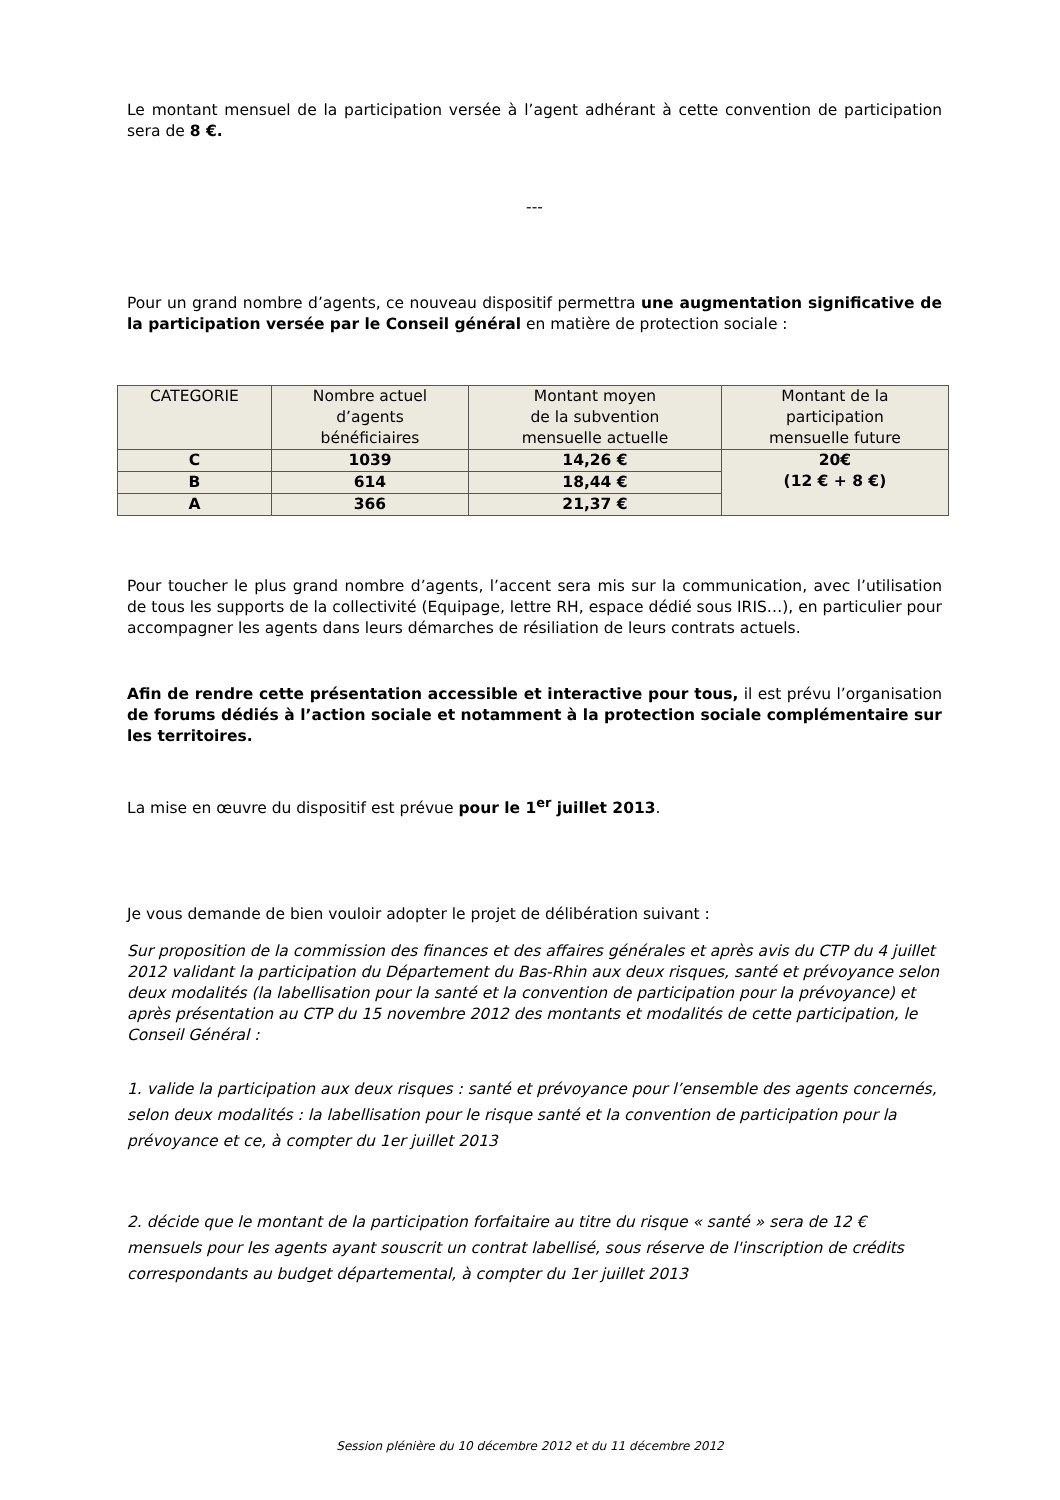Le montant mensuel de la participation versée à l’agent adhérant à cette convention de participation sera de 8 €.
---
Pour un grand nombre d’agents, ce nouveau dispositif permettra une augmentation significative de la participation versée par le Conseil général en matière de protection sociale :
| CATEGORIE | Nombre actuel d’agents bénéficiaires | Montant moyen de la subvention mensuelle actuelle | Montant de la participation mensuelle future |
| --- | --- | --- | --- |
| C | 1039 | 14,26 € | 20€ (12 € + 8 €) |
| B | 614 | 18,44 € | |
| A | 366 | 21,37 € | |
Pour toucher le plus grand nombre d’agents, l’accent sera mis sur la communication, avec l’utilisation de tous les supports de la collectivité (Equipage, lettre RH, espace dédié sous IRIS…), en particulier pour accompagner les agents dans leurs démarches de résiliation de leurs contrats actuels.
Afin de rendre cette présentation accessible et interactive pour tous, il est prévu l’organisation de forums dédiés à l’action sociale et notamment à la protection sociale complémentaire sur les territoires.
La mise en œuvre du dispositif est prévue pour le 1<sup>er</sup> juillet 2013.
Je vous demande de bien vouloir adopter le projet de délibération suivant :
Sur proposition de la commission des finances et des affaires générales et après avis du CTP du 4 juillet 2012 validant la participation du Département du Bas-Rhin aux deux risques, santé et prévoyance selon deux modalités (la labellisation pour la santé et la convention de participation pour la prévoyance) et après présentation au CTP du 15 novembre 2012 des montants et modalités de cette participation, le Conseil Général :
1. valide la participation aux deux risques : santé et prévoyance pour l’ensemble des agents concernés, selon deux modalités : la labellisation pour le risque santé et la convention de participation pour la prévoyance et ce, à compter du 1er juillet 2013
2. décide que le montant de la participation forfaitaire au titre du risque « santé » sera de 12 € mensuels pour les agents ayant souscrit un contrat labellisé, sous réserve de l'inscription de crédits correspondants au budget départemental, à compter du 1er juillet 2013
Session plénière du 10 décembre 2012 et du 11 décembre 2012